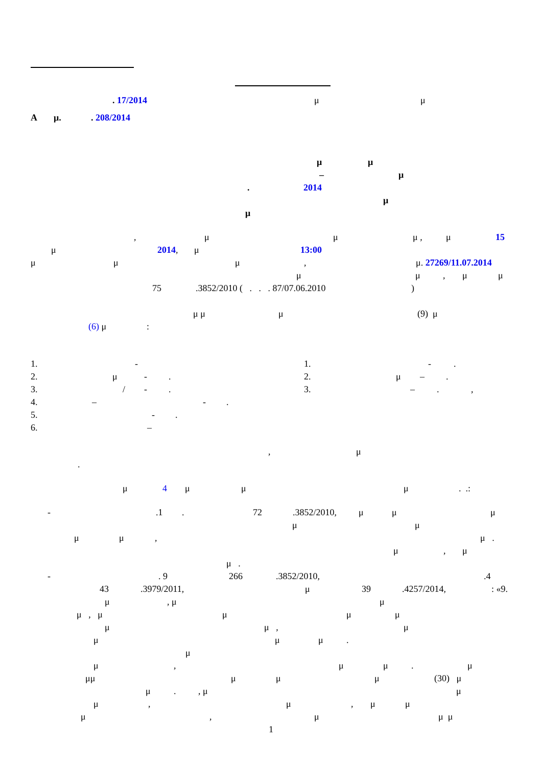. 17/2014 μ μ
A μ.. 208/2014
μ μ
– μ
. 2014
μ
μ
, μ μ μ , μ 15
μ 2014, μ 13:00
μ μ μ, μ. 27269/11.07.2014
μ μ, μ μ
75.3852/2010 ( . . . 87/07.06.2010)
μ μ μ (9) μ
(6) μ:
1. - 1. -.
2. μ -. 2. μ –.
3. / -. 3. –.,
4. – -.
5. -.
6. –
, μ
.
μ 4 μ μ μ. .:
-.1. 72.3852/2010, μ μ μ
μ μ
μ μ, μ .
μ, μ
μ .
-. 9 266.3852/2010,.4
43.3979/2011, μ 39.4257/2014,: «9.
μ, μ μ
μ , μ μ μ μ
μ μ , μ
μ μ μ.
μ
μ, μ μ. μ
μμ μ μ μ (30) μ
μ., μ μ
μ, μ, μ μ
μ, μ μ μ
1